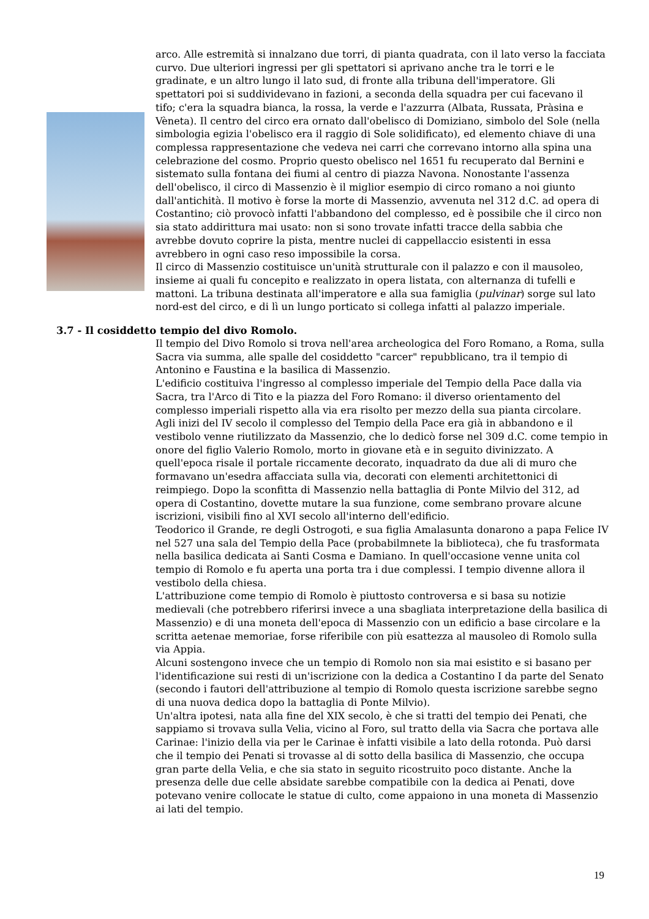arco. Alle estremità si innalzano due torri, di pianta quadrata, con il lato verso la facciata curvo. Due ulteriori ingressi per gli spettatori si aprivano anche tra le torri e le gradinate, e un altro lungo il lato sud, di fronte alla tribuna dell'imperatore. Gli spettatori poi si suddividevano in fazioni, a seconda della squadra per cui facevano il tifo; c'era la squadra bianca, la rossa, la verde e l'azzurra (Albata, Russata, Pràsina e Vèneta). Il centro del circo era ornato dall'obelisco di Domiziano, simbolo del Sole (nella simbologia egizia l'obelisco era il raggio di Sole solidificato), ed elemento chiave di una complessa rappresentazione che vedeva nei carri che correvano intorno alla spina una celebrazione del cosmo. Proprio questo obelisco nel 1651 fu recuperato dal Bernini e sistemato sulla fontana dei fiumi al centro di piazza Navona. Nonostante l'assenza dell'obelisco, il circo di Massenzio è il miglior esempio di circo romano a noi giunto dall'antichità. Il motivo è forse la morte di Massenzio, avvenuta nel 312 d.C. ad opera di Costantino; ciò provocò infatti l'abbandono del complesso, ed è possibile che il circo non sia stato addirittura mai usato: non si sono trovate infatti tracce della sabbia che avrebbe dovuto coprire la pista, mentre nuclei di cappellaccio esistenti in essa avrebbero in ogni caso reso impossibile la corsa.
Il circo di Massenzio costituisce un'unità strutturale con il palazzo e con il mausoleo, insieme ai quali fu concepito e realizzato in opera listata, con alternanza di tufelli e mattoni. La tribuna destinata all'imperatore e alla sua famiglia (pulvinar) sorge sul lato nord-est del circo, e di lì un lungo porticato si collega infatti al palazzo imperiale.
3.7 - Il cosiddetto tempio del divo Romolo.
Il tempio del Divo Romolo si trova nell'area archeologica del Foro Romano, a Roma, sulla Sacra via summa, alle spalle del cosiddetto "carcer" repubblicano, tra il tempio di Antonino e Faustina e la basilica di Massenzio.
L'edificio costituiva l'ingresso al complesso imperiale del Tempio della Pace dalla via Sacra, tra l'Arco di Tito e la piazza del Foro Romano: il diverso orientamento del complesso imperiali rispetto alla via era risolto per mezzo della sua pianta circolare.
Agli inizi del IV secolo il complesso del Tempio della Pace era già in abbandono e il vestibolo venne riutilizzato da Massenzio, che lo dedicò forse nel 309 d.C. come tempio in onore del figlio Valerio Romolo, morto in giovane età e in seguito divinizzato. A quell'epoca risale il portale riccamente decorato, inquadrato da due ali di muro che formavano un'esedra affacciata sulla via, decorati con elementi architettonici di reimpiego. Dopo la sconfitta di Massenzio nella battaglia di Ponte Milvio del 312, ad opera di Costantino, dovette mutare la sua funzione, come sembrano provare alcune iscrizioni, visibili fino al XVI secolo all'interno dell'edificio.
Teodorico il Grande, re degli Ostrogoti, e sua figlia Amalasunta donarono a papa Felice IV nel 527 una sala del Tempio della Pace (probabilmnete la biblioteca), che fu trasformata nella basilica dedicata ai Santi Cosma e Damiano. In quell'occasione venne unita col tempio di Romolo e fu aperta una porta tra i due complessi. I tempio divenne allora il vestibolo della chiesa.
L'attribuzione come tempio di Romolo è piuttosto controversa e si basa su notizie medievali (che potrebbero riferirsi invece a una sbagliata interpretazione della basilica di Massenzio) e di una moneta dell'epoca di Massenzio con un edificio a base circolare e la scritta aetenae memoriae, forse riferibile con più esattezza al mausoleo di Romolo sulla via Appia.
Alcuni sostengono invece che un tempio di Romolo non sia mai esistito e si basano per l'identificazione sui resti di un'iscrizione con la dedica a Costantino I da parte del Senato (secondo i fautori dell'attribuzione al tempio di Romolo questa iscrizione sarebbe segno di una nuova dedica dopo la battaglia di Ponte Milvio).
Un'altra ipotesi, nata alla fine del XIX secolo, è che si tratti del tempio dei Penati, che sappiamo si trovava sulla Velia, vicino al Foro, sul tratto della via Sacra che portava alle Carinae: l'inizio della via per le Carinae è infatti visibile a lato della rotonda. Può darsi che il tempio dei Penati si trovasse al di sotto della basilica di Massenzio, che occupa gran parte della Velia, e che sia stato in seguito ricostruito poco distante. Anche la presenza delle due celle absidate sarebbe compatibile con la dedica ai Penati, dove potevano venire collocate le statue di culto, come appaiono in una moneta di Massenzio ai lati del tempio.
19